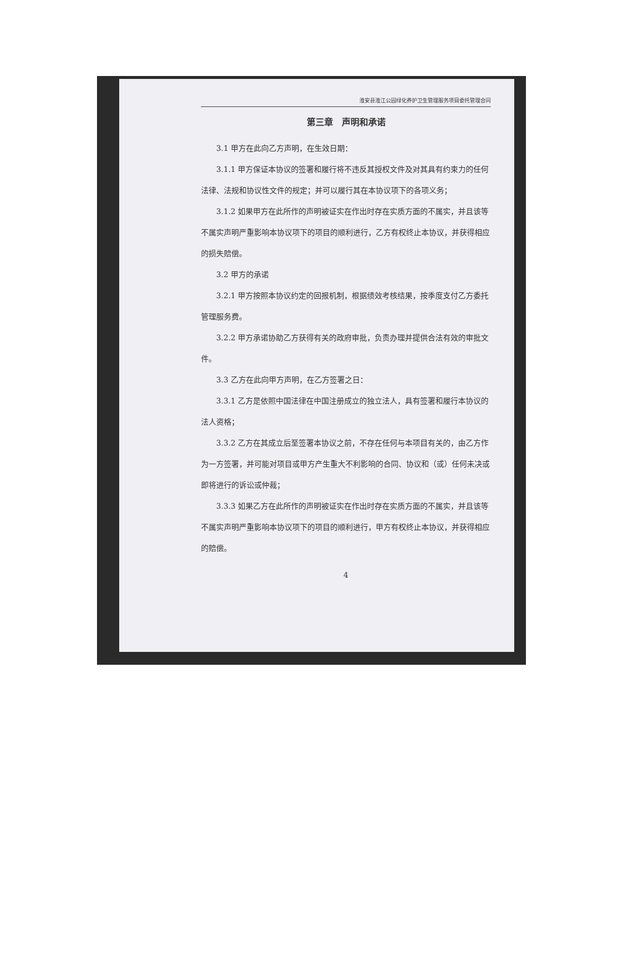淮安县淮江公园绿化养护卫生管理服务项目委托管理合同
第三章　声明和承诺
3.1 甲方在此向乙方声明，在生效日期：
3.1.1 甲方保证本协议的签署和履行将不违反其授权文件及对其具有约束力的任何法律、法规和协议性文件的规定；并可以履行其在本协议项下的各项义务；
3.1.2 如果甲方在此所作的声明被证实在作出时存在实质方面的不属实，并且该等不属实声明严重影响本协议项下的项目的顺利进行，乙方有权终止本协议，并获得相应的损失赔偿。
3.2 甲方的承诺
3.2.1 甲方按照本协议约定的回报机制，根据绩效考核结果，按季度支付乙方委托管理服务费。
3.2.2 甲方承诺协助乙方获得有关的政府审批，负责办理并提供合法有效的审批文件。
3.3 乙方在此向甲方声明，在乙方签署之日：
3.3.1 乙方是依照中国法律在中国注册成立的独立法人，具有签署和履行本协议的法人资格；
3.3.2 乙方在其成立后至签署本协议之前，不存在任何与本项目有关的，由乙方作为一方签署，并可能对项目或甲方产生重大不利影响的合同、协议和（或）任何未决或即将进行的诉讼或仲裁；
3.3.3 如果乙方在此所作的声明被证实在作出时存在实质方面的不属实，并且该等不属实声明严重影响本协议项下的项目的顺利进行，甲方有权终止本协议，并获得相应的赔偿。
4